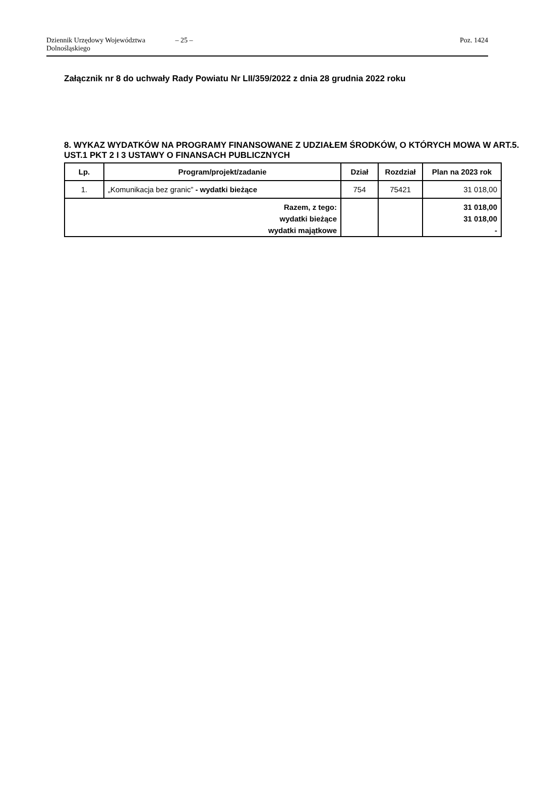Dziennik Urzędowy Województwa Dolnośląskiego – 25 – Poz. 1424
Załącznik nr 8 do uchwały Rady Powiatu Nr LII/359/2022 z dnia 28 grudnia 2022 roku
8. WYKAZ WYDATKÓW NA PROGRAMY FINANSOWANE Z UDZIAŁEM ŚRODKÓW, O KTÓRYCH MOWA W ART.5. UST.1 PKT 2 I 3 USTAWY O FINANSACH PUBLICZNYCH
| Lp. | Program/projekt/zadanie | Dział | Rozdział | Plan na 2023 rok |
| --- | --- | --- | --- | --- |
| 1. | „Komunikacja bez granic” - wydatki bieżące | 754 | 75421 | 31 018,00 |
| Razem, z tego: | | | | 31 018,00 |
| wydatki bieżące | | | | 31 018,00 |
| wydatki majątkowe | | | | - |